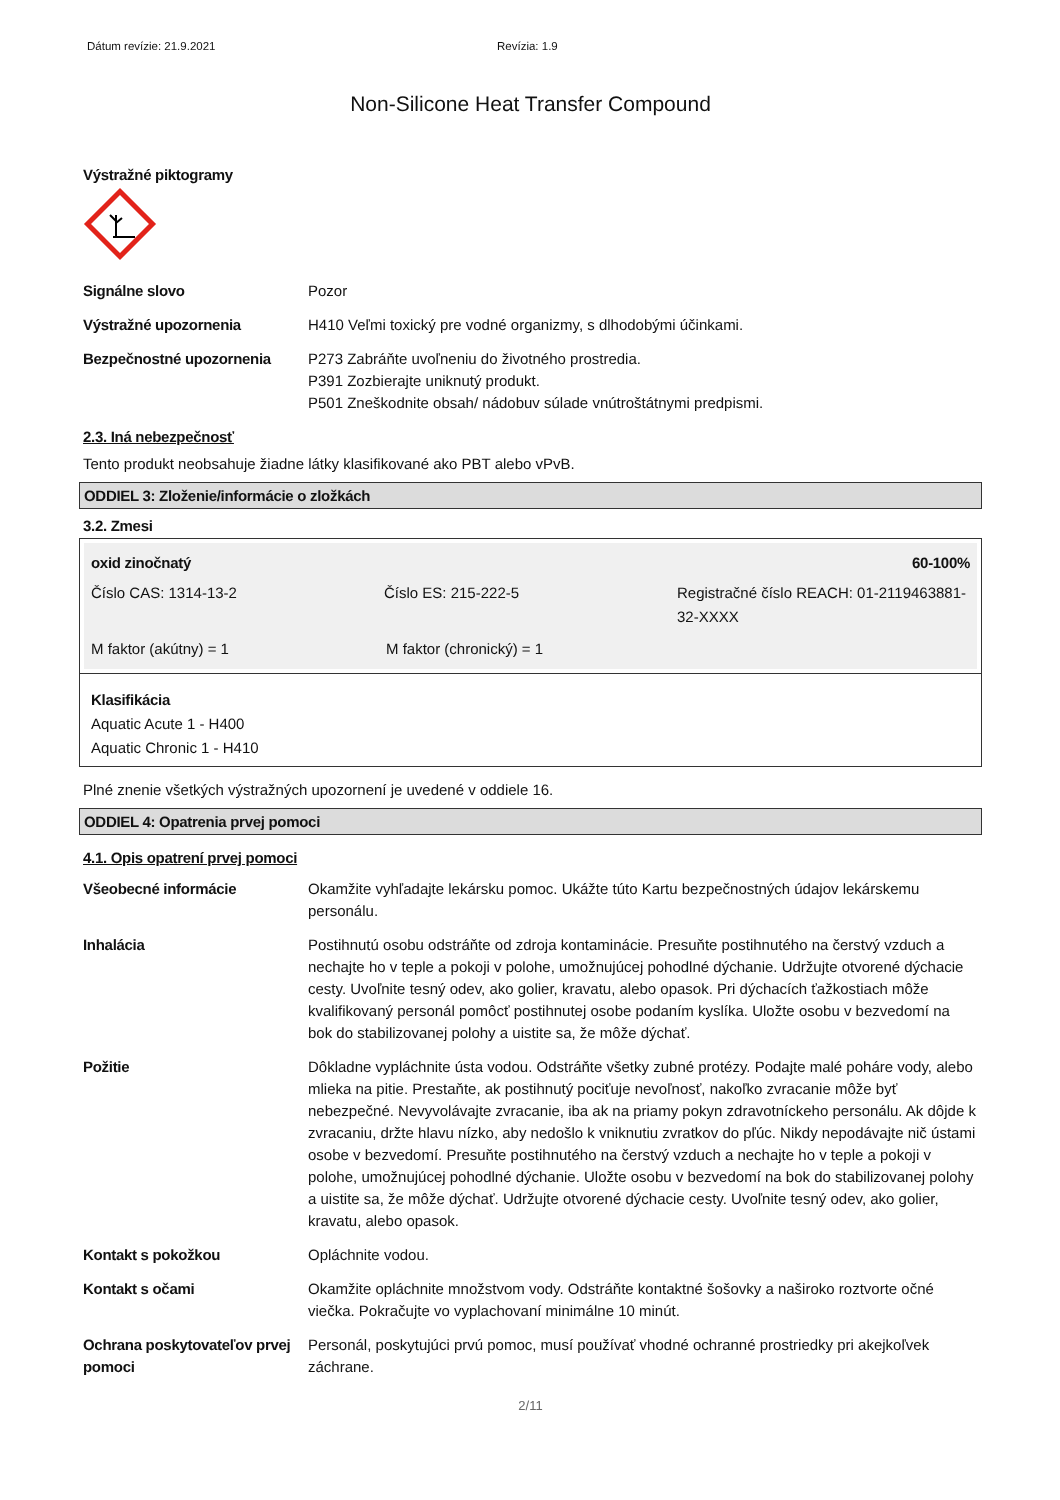Dátum revízie: 21.9.2021 Revízia: 1.9
Non-Silicone Heat Transfer Compound
Výstražné piktogramy
Signálne slovo Pozor
Výstražné upozornenia H410 Veľmi toxický pre vodné organizmy, s dlhodobými účinkami.
Bezpečnostné upozornenia P273 Zabráňte uvoľneniu do životného prostredia.
P391 Zozbierajte uniknutý produkt.
P501 Zneškodnite obsah/ nádobuv súlade vnútroštátnymi predpismi.
2.3. Iná nebezpečnosť
Tento produkt neobsahuje žiadne látky klasifikované ako PBT alebo vPvB.
ODDIEL 3: Zloženie/informácie o zložkách
3.2. Zmesi
oxid zinočnatý 60-100%
Číslo CAS: 1314-13-2 Číslo ES: 215-222-5 Registračné číslo REACH: 01-2119463881-32-XXXX
M faktor (akútny) = 1 M faktor (chronický) = 1
Klasifikácia
Aquatic Acute 1 - H400
Aquatic Chronic 1 - H410
Plné znenie všetkých výstražných upozornení je uvedené v oddiele 16.
ODDIEL 4: Opatrenia prvej pomoci
4.1. Opis opatrení prvej pomoci
Všeobecné informácie Okamžite vyhľadajte lekársku pomoc. Ukážte túto Kartu bezpečnostných údajov lekárskemu personálu.
Inhalácia Postihnutú osobu odstráňte od zdroja kontaminácie. Presuňte postihnutého na čerstvý vzduch a nechajte ho v teple a pokoji v polohe, umožnujúcej pohodlné dýchanie. Udržujte otvorené dýchacie cesty. Uvoľnite tesný odev, ako golier, kravatu, alebo opasok. Pri dýchacích ťažkostiach môže kvalifikovaný personál pomôcť postihnutej osobe podaním kyslíka. Uložte osobu v bezvedomí na bok do stabilizovanej polohy a uistite sa, že môže dýchať.
Požitie Dôkladne vypláchnite ústa vodou. Odstráňte všetky zubné protézy. Podajte malé poháre vody, alebo mlieka na pitie. Prestaňte, ak postihnutý pociťuje nevoľnosť, nakoľko zvracanie môže byť nebezpečné. Nevyvolávajte zvracanie, iba ak na priamy pokyn zdravotníckeho personálu. Ak dôjde k zvracaniu, držte hlavu nízko, aby nedošlo k vniknutiu zvratkov do pľúc. Nikdy nepodávajte nič ústami osobe v bezvedomí. Presuňte postihnutého na čerstvý vzduch a nechajte ho v teple a pokoji v polohe, umožnujúcej pohodlné dýchanie. Uložte osobu v bezvedomí na bok do stabilizovanej polohy a uistite sa, že môže dýchať. Udržujte otvorené dýchacie cesty. Uvoľnite tesný odev, ako golier, kravatu, alebo opasok.
Kontakt s pokožkou Opláchnite vodou.
Kontakt s očami Okamžite opláchnite množstvom vody. Odstráňte kontaktné šošovky a naširoko roztvorte očné viečka. Pokračujte vo vyplachovaní minimálne 10 minút.
Ochrana poskytovateľov prvej pomoci
Personál, poskytujúci prvú pomoc, musí používať vhodné ochranné prostriedky pri akejkoľvek záchrane.
2/11